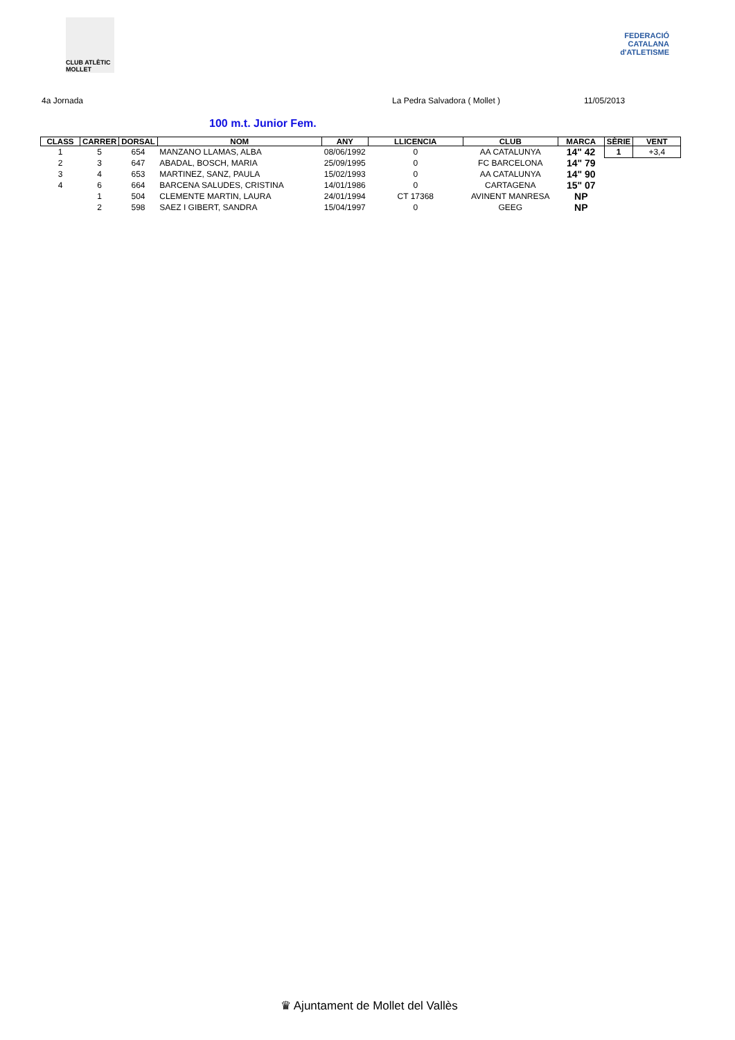CLUB ATLÈTIC MOLLET
FEDERACIÓ CATALANA d'ATLETISME
4a Jornada La Pedra Salvadora ( Mollet ) 11/05/2013
100 m.t. Junior Fem.
| CLASS | CARRER | DORSAL | NOM | ANY | LLICENCIA | CLUB | MARCA | SÈRIE | VENT |
| --- | --- | --- | --- | --- | --- | --- | --- | --- | --- |
| 1 | 5 | 654 | MANZANO LLAMAS, ALBA | 08/06/1992 | 0 | AA CATALUNYA | 14" 42 | 1 | +3,4 |
| 2 | 3 | 647 | ABADAL, BOSCH, MARIA | 25/09/1995 | 0 | FC BARCELONA | 14" 79 | | |
| 3 | 4 | 653 | MARTINEZ, SANZ, PAULA | 15/02/1993 | 0 | AA CATALUNYA | 14" 90 | | |
| 4 | 6 | 664 | BARCENA SALUDES, CRISTINA | 14/01/1986 | 0 | CARTAGENA | 15" 07 | | |
| | 1 | 504 | CLEMENTE MARTIN, LAURA | 24/01/1994 | CT 17368 | AVINENT MANRESA | NP | | |
| | 2 | 598 | SAEZ I GIBERT, SANDRA | 15/04/1997 | 0 | GEEG | NP | | |
♛ Ajuntament de Mollet del Vallès